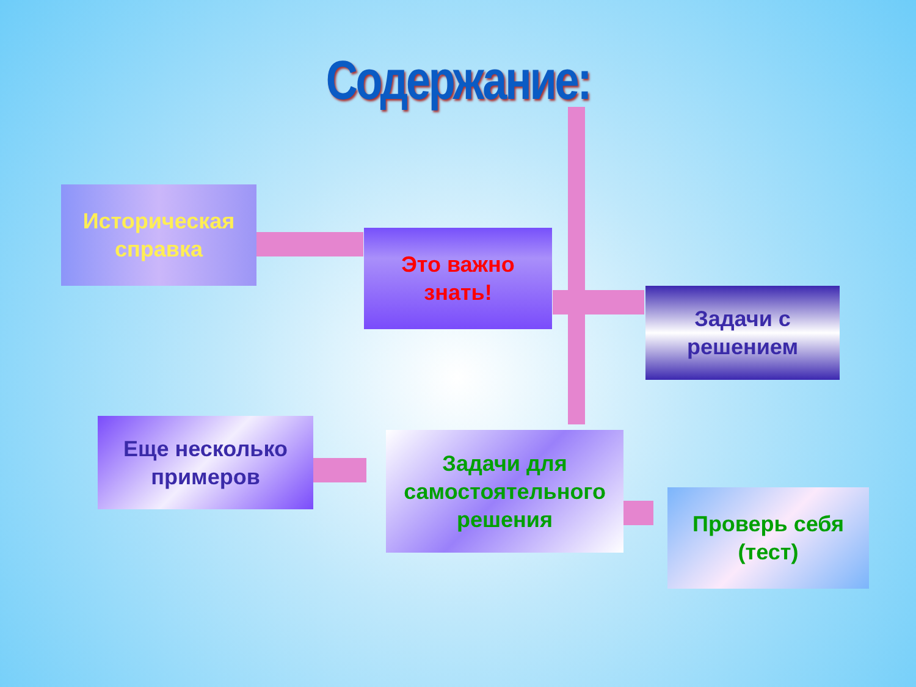Содержание:
Историческая
справка
Это важно
знать!
Задачи с
решением
Еще несколько
примеров
Задачи для
самостоятельного
решения
Проверь себя
(тест)